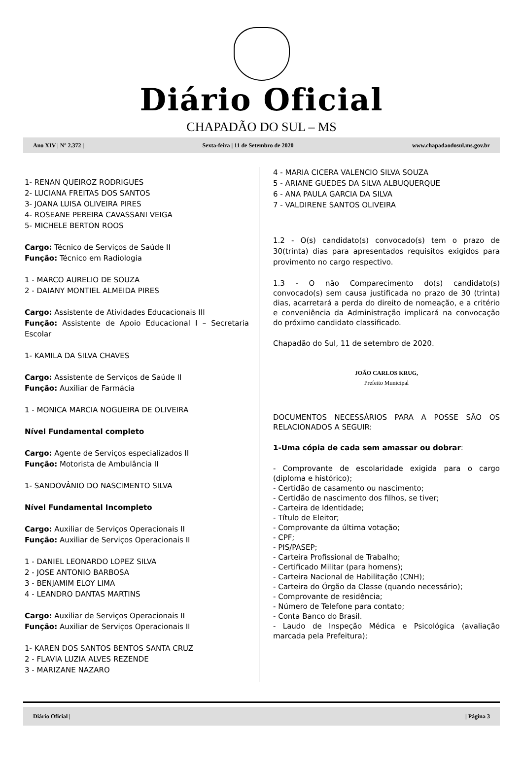Diário Oficial
CHAPADÃO DO SUL – MS
Ano XIV | Nº 2.372 | Sexta-feira | 11 de Setembro de 2020 www.chapadaodosul.ms.gov.br
1- RENAN QUEIROZ RODRIGUES
2- LUCIANA FREITAS DOS SANTOS
3- JOANA LUISA OLIVEIRA PIRES
4- ROSEANE PEREIRA CAVASSANI VEIGA
5- MICHELE BERTON ROOS
Cargo: Técnico de Serviços de Saúde II
Função: Técnico em Radiologia
1 - MARCO AURELIO DE SOUZA
2 - DAIANY MONTIEL ALMEIDA PIRES
Cargo: Assistente de Atividades Educacionais III
Função: Assistente de Apoio Educacional I – Secretaria Escolar
1- KAMILA DA SILVA CHAVES
Cargo: Assistente de Serviços de Saúde II
Função: Auxiliar de Farmácia
1 - MONICA MARCIA NOGUEIRA DE OLIVEIRA
Nível Fundamental completo
Cargo: Agente de Serviços especializados II
Função: Motorista de Ambulância II
1- SANDOVÂNIO DO NASCIMENTO SILVA
Nível Fundamental Incompleto
Cargo: Auxiliar de Serviços Operacionais II
Função: Auxiliar de Serviços Operacionais II
1 - DANIEL LEONARDO LOPEZ SILVA
2 - JOSE ANTONIO BARBOSA
3 - BENJAMIM ELOY LIMA
4 - LEANDRO DANTAS MARTINS
Cargo: Auxiliar de Serviços Operacionais II
Função: Auxiliar de Serviços Operacionais II
1- KAREN DOS SANTOS BENTOS SANTA CRUZ
2 - FLAVIA LUZIA ALVES REZENDE
3 - MARIZANE NAZARO
4 - MARIA CICERA VALENCIO SILVA SOUZA
5 - ARIANE GUEDES DA SILVA ALBUQUERQUE
6 - ANA PAULA GARCIA DA SILVA
7 - VALDIRENE SANTOS OLIVEIRA
1.2 - O(s) candidato(s) convocado(s) tem o prazo de 30(trinta) dias para apresentados requisitos exigidos para provimento no cargo respectivo.
1.3 - O não Comparecimento do(s) candidato(s) convocado(s) sem causa justificada no prazo de 30 (trinta) dias, acarretará a perda do direito de nomeação, e a critério e conveniência da Administração implicará na convocação do próximo candidato classificado.
Chapadão do Sul, 11 de setembro de 2020.
JOÃO CARLOS KRUG,
Prefeito Municipal
DOCUMENTOS NECESSÁRIOS PARA A POSSE SÃO OS RELACIONADOS A SEGUIR:
1-Uma cópia de cada sem amassar ou dobrar:
- Comprovante de escolaridade exigida para o cargo (diploma e histórico);
- Certidão de casamento ou nascimento;
- Certidão de nascimento dos filhos, se tiver;
- Carteira de Identidade;
- Título de Eleitor;
- Comprovante da última votação;
- CPF;
- PIS/PASEP;
- Carteira Profissional de Trabalho;
- Certificado Militar (para homens);
- Carteira Nacional de Habilitação (CNH);
- Carteira do Órgão da Classe (quando necessário);
- Comprovante de residência;
- Número de Telefone para contato;
- Conta Banco do Brasil.
- Laudo de Inspeção Médica e Psicológica (avaliação marcada pela Prefeitura);
Diário Oficial | | Página 3